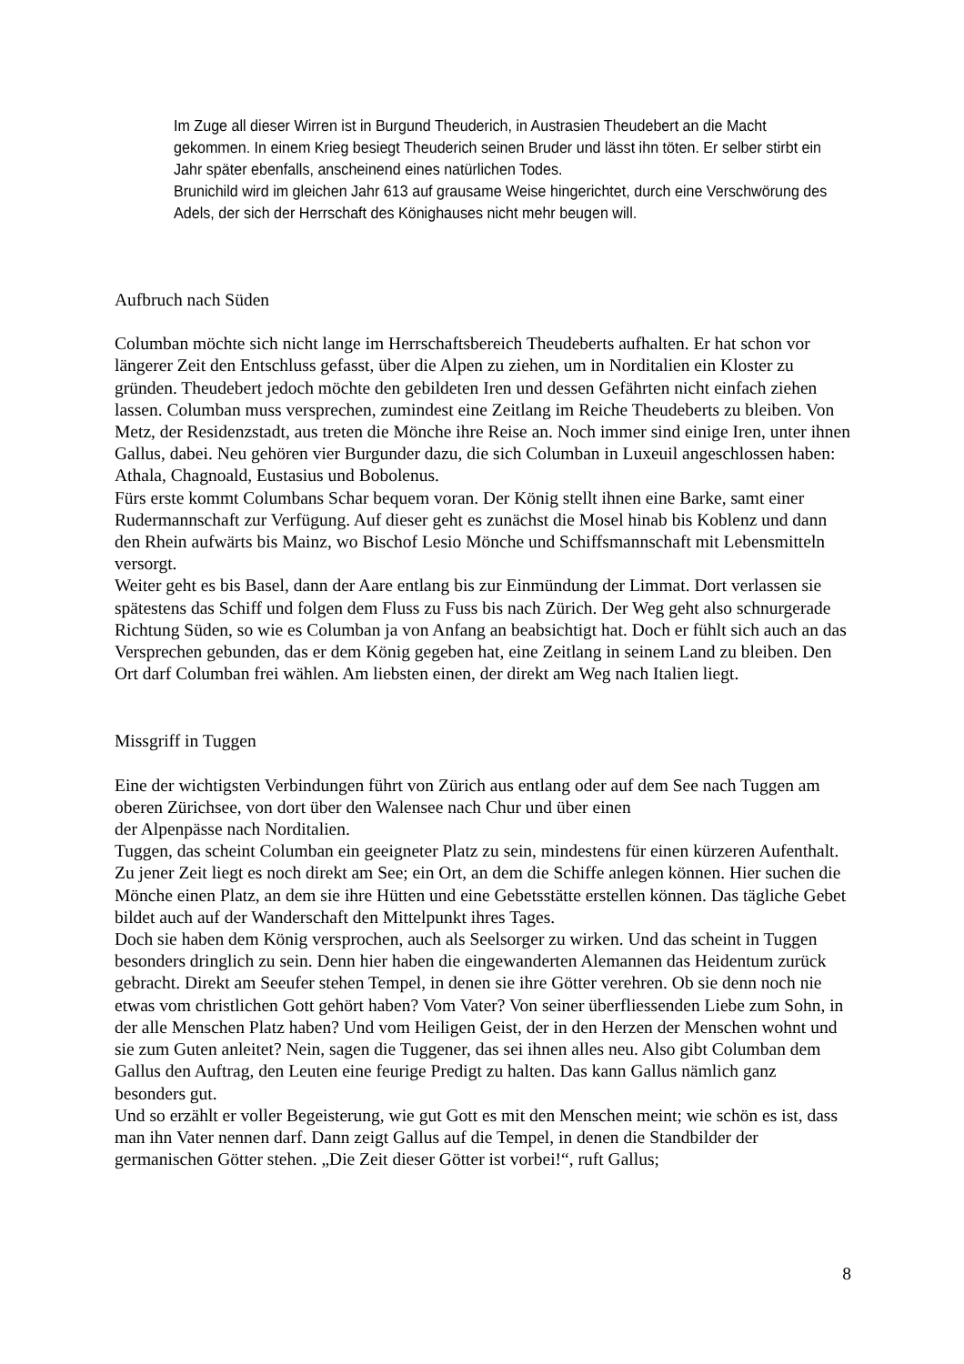Im Zuge all dieser Wirren ist in Burgund Theuderich, in Austrasien Theudebert an die Macht gekommen. In einem Krieg besiegt Theuderich seinen Bruder und lässt ihn töten. Er selber stirbt ein Jahr später ebenfalls, anscheinend eines natürlichen Todes.
Brunichild wird im gleichen Jahr 613 auf grausame Weise hingerichtet, durch eine Verschwörung des Adels, der sich der Herrschaft des Könighauses nicht mehr beugen will.
Aufbruch nach Süden
Columban möchte sich nicht lange im Herrschaftsbereich Theudeberts aufhalten. Er hat schon vor längerer Zeit den Entschluss gefasst, über die Alpen zu ziehen, um in Norditalien ein Kloster zu gründen. Theudebert jedoch möchte den gebildeten Iren und dessen Gefährten nicht einfach ziehen lassen. Columban muss versprechen, zumindest eine Zeitlang im Reiche Theudeberts zu bleiben. Von Metz, der Residenzstadt, aus treten die Mönche ihre Reise an. Noch immer sind einige Iren, unter ihnen Gallus, dabei. Neu gehören vier Burgunder dazu, die sich Columban in Luxeuil angeschlossen haben: Athala, Chagnoald, Eustasius und Bobolenus.
Fürs erste kommt Columbans Schar bequem voran. Der König stellt ihnen eine Barke, samt einer Rudermannschaft zur Verfügung. Auf dieser geht es zunächst die Mosel hinab bis Koblenz und dann den Rhein aufwärts bis Mainz, wo Bischof Lesio Mönche und Schiffsmannschaft mit Lebensmitteln versorgt.
Weiter geht es bis Basel, dann der Aare entlang bis zur Einmündung der Limmat. Dort verlassen sie spätestens das Schiff und folgen dem Fluss zu Fuss bis nach Zürich. Der Weg geht also schnurgerade Richtung Süden, so wie es Columban ja von Anfang an beabsichtigt hat. Doch er fühlt sich auch an das Versprechen gebunden, das er dem König gegeben hat, eine Zeitlang in seinem Land zu bleiben. Den Ort darf Columban frei wählen. Am liebsten einen, der direkt am Weg nach Italien liegt.
Missgriff in Tuggen
Eine der wichtigsten Verbindungen führt von Zürich aus entlang oder auf dem See nach Tuggen am oberen Zürichsee, von dort über den Walensee nach Chur und über einen
der Alpenpässe nach Norditalien.
Tuggen, das scheint Columban ein geeigneter Platz zu sein, mindestens für einen kürzeren Aufenthalt. Zu jener Zeit liegt es noch direkt am See; ein Ort, an dem die Schiffe anlegen können. Hier suchen die Mönche einen Platz, an dem sie ihre Hütten und eine Gebetsstätte erstellen können. Das tägliche Gebet bildet auch auf der Wanderschaft den Mittelpunkt ihres Tages.
Doch sie haben dem König versprochen, auch als Seelsorger zu wirken. Und das scheint in Tuggen besonders dringlich zu sein. Denn hier haben die eingewanderten Alemannen das Heidentum zurück gebracht. Direkt am Seeufer stehen Tempel, in denen sie ihre Götter verehren. Ob sie denn noch nie etwas vom christlichen Gott gehört haben? Vom Vater? Von seiner überfliessenden Liebe zum Sohn, in der alle Menschen Platz haben? Und vom Heiligen Geist, der in den Herzen der Menschen wohnt und sie zum Guten anleitet? Nein, sagen die Tuggener, das sei ihnen alles neu. Also gibt Columban dem Gallus den Auftrag, den Leuten eine feurige Predigt zu halten. Das kann Gallus nämlich ganz besonders gut.
Und so erzählt er voller Begeisterung, wie gut Gott es mit den Menschen meint; wie schön es ist, dass man ihn Vater nennen darf. Dann zeigt Gallus auf die Tempel, in denen die Standbilder der germanischen Götter stehen. „Die Zeit dieser Götter ist vorbei!“, ruft Gallus;
8